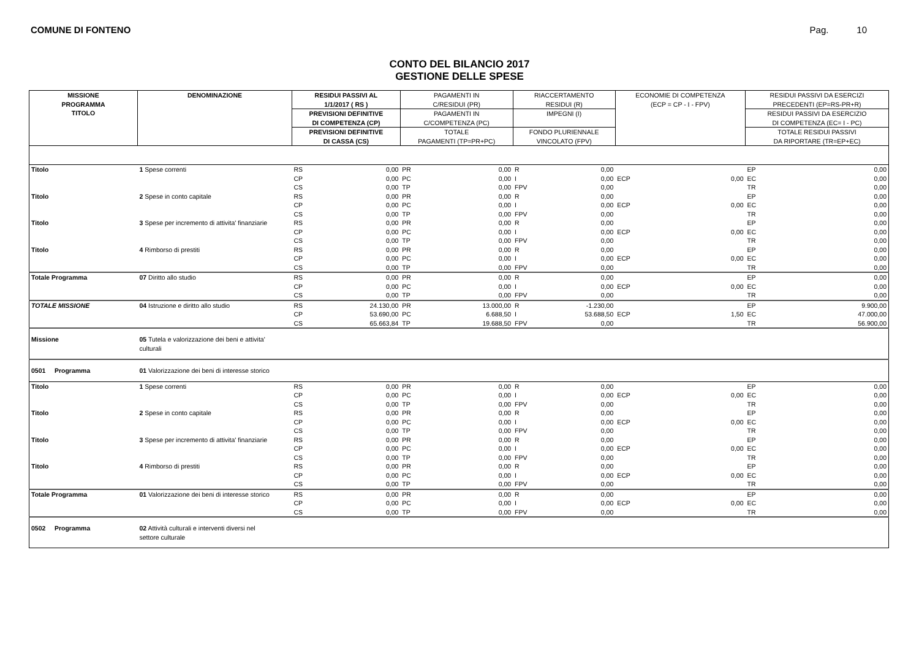COMUNE DI FONTENO Pag. 10
CONTO DEL BILANCIO 2017
GESTIONE DELLE SPESE
| MISSIONE PROGRAMMA TITOLO | DENOMINAZIONE | RESIDUI PASSIVI AL 1/1/2017 ( RS ) | | PAGAMENTI IN C/RESIDUI (PR) | | RIACCERTAMENTO RESIDUI (R) | | ECONOMIE DI COMPETENZA (ECP = CP - I - FPV) | | RESIDUI PASSIVI DA ESERCIZI PRECEDENTI (EP=RS-PR+R) | |
| --- | --- | --- | --- | --- | --- | --- | --- | --- | --- | --- | --- |
| | | PREVISIONI DEFINITIVE DI COMPETENZA (CP) | | PAGAMENTI IN C/COMPETENZA (PC) | | IMPEGNI (I) | | | | RESIDUI PASSIVI DA ESERCIZIO DI COMPETENZA (EC= I - PC) | |
| | | PREVISIONI DEFINITIVE DI CASSA (CS) | | TOTALE PAGAMENTI (TP=PR+PC) | | FONDO PLURIENNALE VINCOLATO (FPV) | | | | TOTALE RESIDUI PASSIVI DA RIPORTARE (TR=EP+EC) | |
| Titolo | 1 Spese correnti | RS CP CS | 0,00 0,00 0,00 | PR PC TP | 0,00 0,00 0,00 | R I FPV | 0,00 0,00 0,00 | ECP | 0,00 | EP EC TR | 0,00 0,00 0,00 |
| Titolo | 2 Spese in conto capitale | RS CP CS | 0,00 0,00 0,00 | PR PC TP | 0,00 0,00 0,00 | R I FPV | 0,00 0,00 0,00 | ECP | 0,00 | EP EC TR | 0,00 0,00 0,00 |
| Titolo | 3 Spese per incremento di attivita' finanziarie | RS CP CS | 0,00 0,00 0,00 | PR PC TP | 0,00 0,00 0,00 | R I FPV | 0,00 0,00 0,00 | ECP | 0,00 | EP EC TR | 0,00 0,00 0,00 |
| Titolo | 4 Rimborso di prestiti | RS CP CS | 0,00 0,00 0,00 | PR PC TP | 0,00 0,00 0,00 | R I FPV | 0,00 0,00 0,00 | ECP | 0,00 | EP EC TR | 0,00 0,00 0,00 |
| Totale Programma | 07 Diritto allo studio | RS CP CS | 0,00 0,00 0,00 | PR PC TP | 0,00 0,00 0,00 | R I FPV | 0,00 0,00 0,00 | ECP | 0,00 | EP EC TR | 0,00 0,00 0,00 |
| TOTALE MISSIONE | 04 Istruzione e diritto allo studio | RS CP CS | 24.130,00 53.690,00 65.663,84 | PR PC TP | 13.000,00 6.688,50 19.688,50 | R I FPV | -1.230,00 53.688,50 0,00 | ECP | 1,50 | EP EC TR | 9.900,00 47.000,00 56.900,00 |
| Missione | 05 Tutela e valorizzazione dei beni e attivita' culturali | | | | | | | | | | |
| 0501 Programma | 01 Valorizzazione dei beni di interesse storico | | | | | | | | | | |
| Titolo | 1 Spese correnti | RS CP CS | 0,00 0,00 0,00 | PR PC TP | 0,00 0,00 0,00 | R I FPV | 0,00 0,00 0,00 | ECP | 0,00 | EP EC TR | 0,00 0,00 0,00 |
| Titolo | 2 Spese in conto capitale | RS CP CS | 0,00 0,00 0,00 | PR PC TP | 0,00 0,00 0,00 | R I FPV | 0,00 0,00 0,00 | ECP | 0,00 | EP EC TR | 0,00 0,00 0,00 |
| Titolo | 3 Spese per incremento di attivita' finanziarie | RS CP CS | 0,00 0,00 0,00 | PR PC TP | 0,00 0,00 0,00 | R I FPV | 0,00 0,00 0,00 | ECP | 0,00 | EP EC TR | 0,00 0,00 0,00 |
| Titolo | 4 Rimborso di prestiti | RS CP CS | 0,00 0,00 0,00 | PR PC TP | 0,00 0,00 0,00 | R I FPV | 0,00 0,00 0,00 | ECP | 0,00 | EP EC TR | 0,00 0,00 0,00 |
| Totale Programma | 01 Valorizzazione dei beni di interesse storico | RS CP CS | 0,00 0,00 0,00 | PR PC TP | 0,00 0,00 0,00 | R I FPV | 0,00 0,00 0,00 | ECP | 0,00 | EP EC TR | 0,00 0,00 0,00 |
| 0502 Programma | 02 Attività culturali e interventi diversi nel settore culturale | | | | | | | | | | |